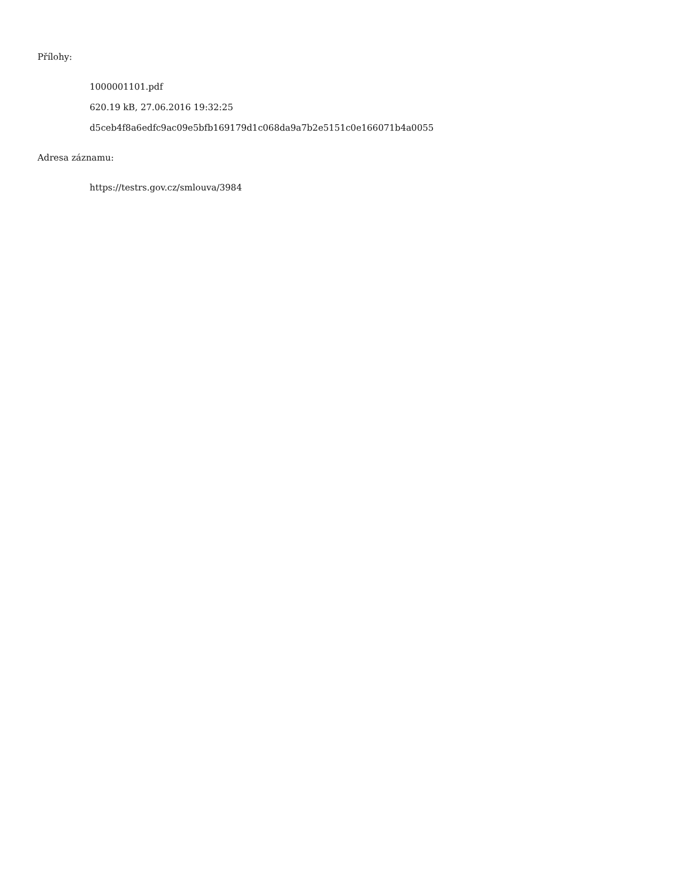Přílohy:
1000001101.pdf
620.19 kB, 27.06.2016 19:32:25
d5ceb4f8a6edfc9ac09e5bfb169179d1c068da9a7b2e5151c0e166071b4a0055
Adresa záznamu:
https://testrs.gov.cz/smlouva/3984